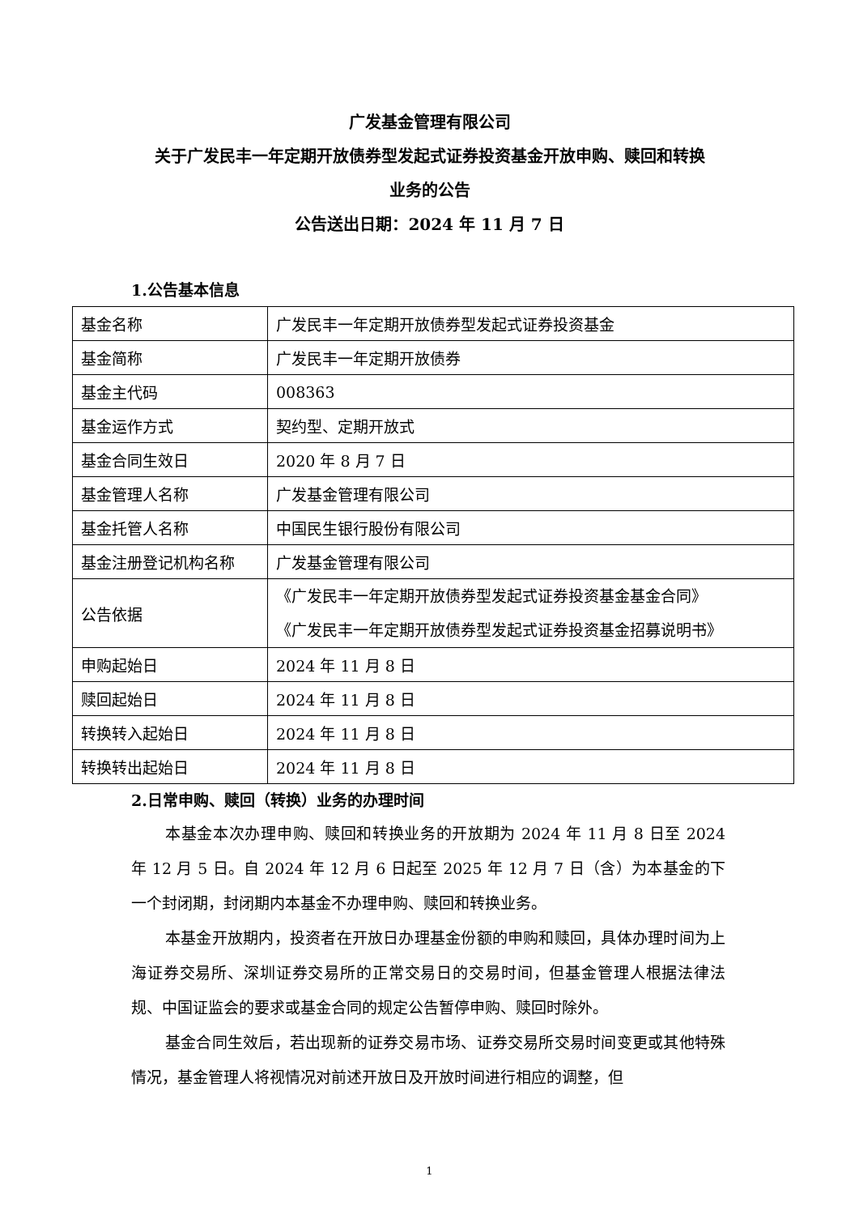广发基金管理有限公司
关于广发民丰一年定期开放债券型发起式证券投资基金开放申购、赎回和转换
业务的公告
公告送出日期：2024 年 11 月 7 日
1.公告基本信息
| 基金名称 | 广发民丰一年定期开放债券型发起式证券投资基金 |
| 基金简称 | 广发民丰一年定期开放债券 |
| 基金主代码 | 008363 |
| 基金运作方式 | 契约型、定期开放式 |
| 基金合同生效日 | 2020 年 8 月 7 日 |
| 基金管理人名称 | 广发基金管理有限公司 |
| 基金托管人名称 | 中国民生银行股份有限公司 |
| 基金注册登记机构名称 | 广发基金管理有限公司 |
| 公告依据 | 《广发民丰一年定期开放债券型发起式证券投资基金基金合同》 《广发民丰一年定期开放债券型发起式证券投资基金招募说明书》 |
| 申购起始日 | 2024 年 11 月 8 日 |
| 赎回起始日 | 2024 年 11 月 8 日 |
| 转换转入起始日 | 2024 年 11 月 8 日 |
| 转换转出起始日 | 2024 年 11 月 8 日 |
2.日常申购、赎回（转换）业务的办理时间
本基金本次办理申购、赎回和转换业务的开放期为 2024 年 11 月 8 日至 2024 年 12 月 5 日。自 2024 年 12 月 6 日起至 2025 年 12 月 7 日（含）为本基金的下一个封闭期，封闭期内本基金不办理申购、赎回和转换业务。
本基金开放期内，投资者在开放日办理基金份额的申购和赎回，具体办理时间为上海证券交易所、深圳证券交易所的正常交易日的交易时间，但基金管理人根据法律法规、中国证监会的要求或基金合同的规定公告暂停申购、赎回时除外。
基金合同生效后，若出现新的证券交易市场、证券交易所交易时间变更或其他特殊情况，基金管理人将视情况对前述开放日及开放时间进行相应的调整，但
1